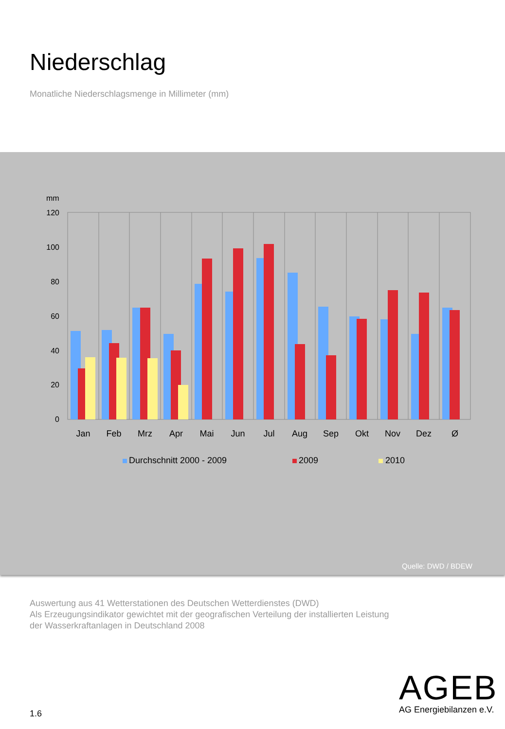Niederschlag
Monatliche Niederschlagsmenge in Millimeter (mm)
mm
120
100
80
60
40
20
0
Jan
Feb
Mrz
Apr
Mai
Jun
Jul
Aug
Sep
Okt
Nov
Dez
Ø
Durchschnitt 2000 - 2009
2009
2010
Quelle: DWD / BDEW
Auswertung aus 41 Wetterstationen des Deutschen Wetterdienstes (DWD)
Als Erzeugungsindikator gewichtet mit der geografischen Verteilung der installierten Leistung
der Wasserkraftanlagen in Deutschland 2008
1.6
AGEB
AG Energiebilanzen e.V.